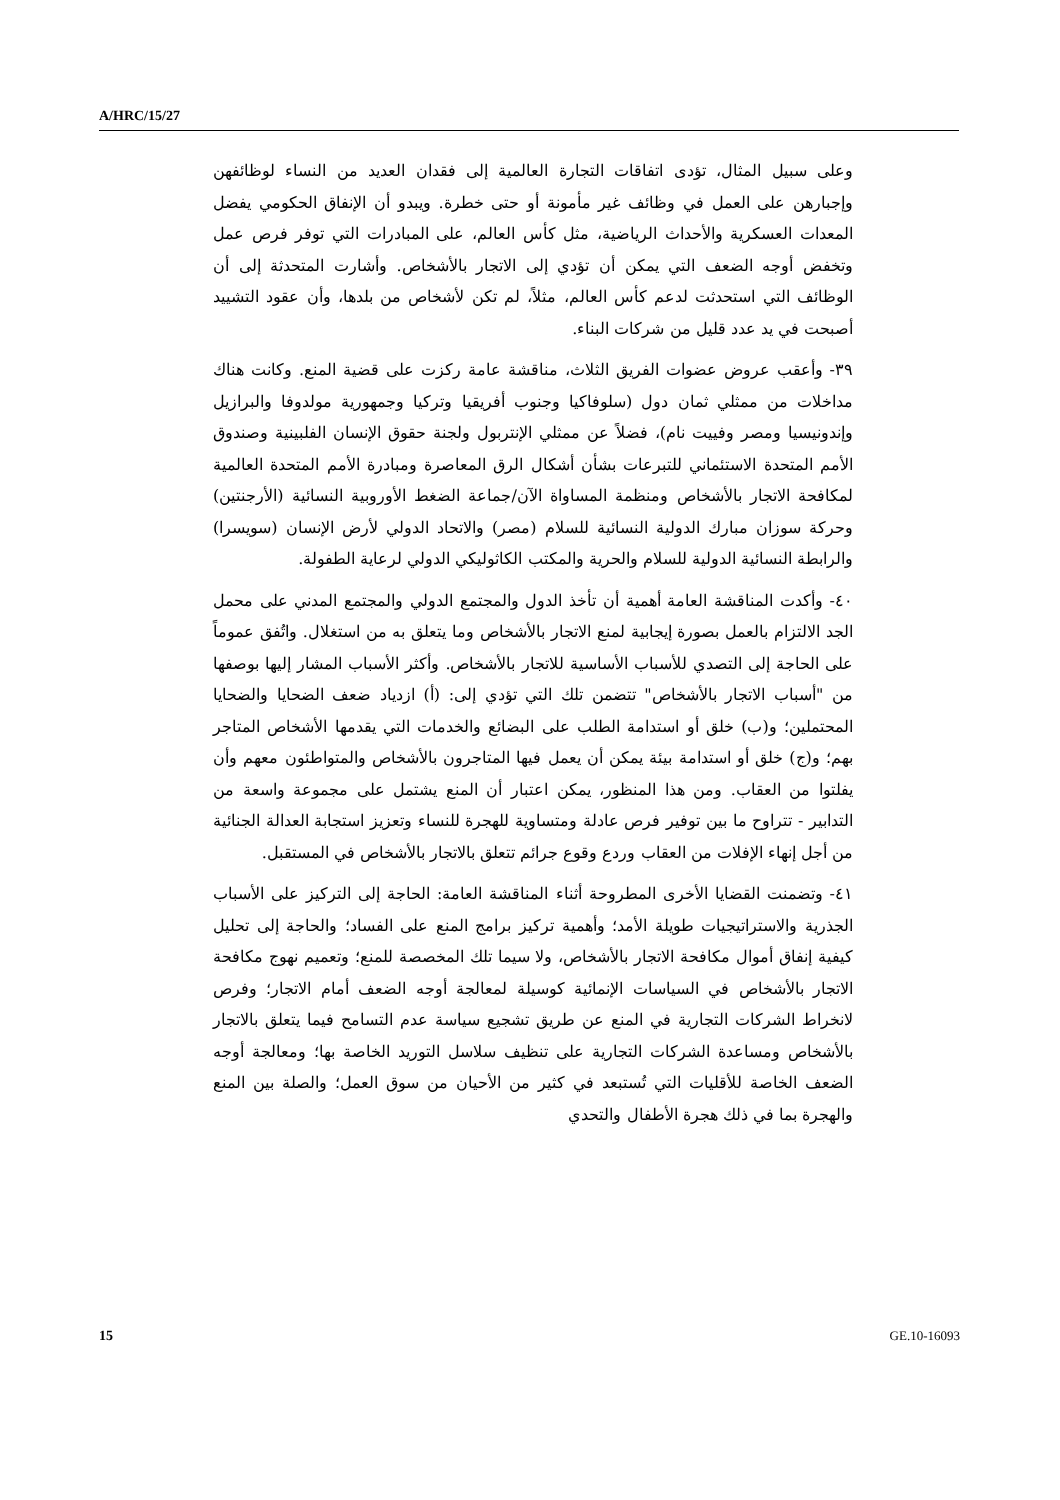A/HRC/15/27
وعلى سبيل المثال، تؤدى اتفاقات التجارة العالمية إلى فقدان العديد من النساء لوظائفهن وإجبارهن على العمل في وظائف غير مأمونة أو حتى خطرة. ويبدو أن الإنفاق الحكومي يفضل المعدات العسكرية والأحداث الرياضية، مثل كأس العالم، على المبادرات التي توفر فرص عمل وتخفض أوجه الضعف التي يمكن أن تؤدي إلى الاتجار بالأشخاص. وأشارت المتحدثة إلى أن الوظائف التي استحدثت لدعم كأس العالم، مثلاً، لم تكن لأشخاص من بلدها، وأن عقود التشييد أصبحت في يد عدد قليل من شركات البناء.
٣٩- وأعقب عروض عضوات الفريق الثلاث، مناقشة عامة ركزت على قضية المنع. وكانت هناك مداخلات من ممثلي ثمان دول (سلوفاكيا وجنوب أفريقيا وتركيا وجمهورية مولدوفا والبرازيل وإندونيسيا ومصر وفييت نام)، فضلاً عن ممثلي الإنتربول ولجنة حقوق الإنسان الفلبينية وصندوق الأمم المتحدة الاستئماني للتبرعات بشأن أشكال الرق المعاصرة ومبادرة الأمم المتحدة العالمية لمكافحة الاتجار بالأشخاص ومنظمة المساواة الآن/جماعة الضغط الأوروبية النسائية (الأرجنتين) وحركة سوزان مبارك الدولية النسائية للسلام (مصر) والاتحاد الدولي لأرض الإنسان (سويسرا) والرابطة النسائية الدولية للسلام والحرية والمكتب الكاثوليكي الدولي لرعاية الطفولة.
٤٠- وأكدت المناقشة العامة أهمية أن تأخذ الدول والمجتمع الدولي والمجتمع المدني على محمل الجد الالتزام بالعمل بصورة إيجابية لمنع الاتجار بالأشخاص وما يتعلق به من استغلال. واتُفق عموماً على الحاجة إلى التصدي للأسباب الأساسية للاتجار بالأشخاص. وأكثر الأسباب المشار إليها بوصفها من "أسباب الاتجار بالأشخاص" تتضمن تلك التي تؤدي إلى: (أ) ازدياد ضعف الضحايا والضحايا المحتملين؛ و(ب) خلق أو استدامة الطلب على البضائع والخدمات التي يقدمها الأشخاص المتاجر بهم؛ و(ج) خلق أو استدامة بيئة يمكن أن يعمل فيها المتاجرون بالأشخاص والمتواطئون معهم وأن يفلتوا من العقاب. ومن هذا المنظور، يمكن اعتبار أن المنع يشتمل على مجموعة واسعة من التدابير - تتراوح ما بين توفير فرص عادلة ومتساوية للهجرة للنساء وتعزيز استجابة العدالة الجنائية من أجل إنهاء الإفلات من العقاب وردع وقوع جرائم تتعلق بالاتجار بالأشخاص في المستقبل.
٤١- وتضمنت القضايا الأخرى المطروحة أثناء المناقشة العامة: الحاجة إلى التركيز على الأسباب الجذرية والاستراتيجيات طويلة الأمد؛ وأهمية تركيز برامج المنع على الفساد؛ والحاجة إلى تحليل كيفية إنفاق أموال مكافحة الاتجار بالأشخاص، ولا سيما تلك المخصصة للمنع؛ وتعميم نهوج مكافحة الاتجار بالأشخاص في السياسات الإنمائية كوسيلة لمعالجة أوجه الضعف أمام الاتجار؛ وفرص لانخراط الشركات التجارية في المنع عن طريق تشجيع سياسة عدم التسامح فيما يتعلق بالاتجار بالأشخاص ومساعدة الشركات التجارية على تنظيف سلاسل التوريد الخاصة بها؛ ومعالجة أوجه الضعف الخاصة للأقليات التي تُستبعد في كثير من الأحيان من سوق العمل؛ والصلة بين المنع والهجرة بما في ذلك هجرة الأطفال والتحدي
15 GE.10-16093